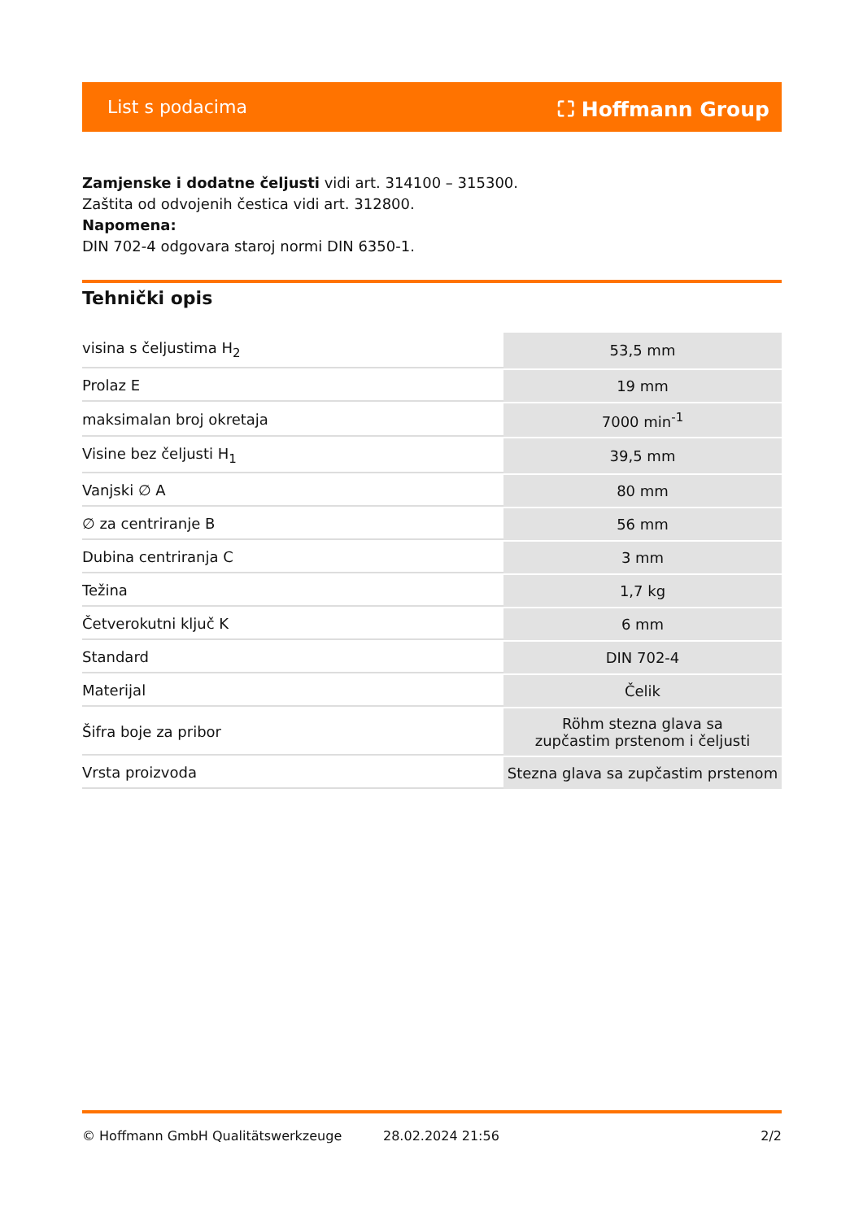List s podacima ⛶ Hoffmann Group
Zamjenske i dodatne čeljusti vidi art. 314100 – 315300.
Zaštita od odvojenih čestica vidi art. 312800.
Napomena:
DIN 702-4 odgovara staroj normi DIN 6350-1.
Tehnički opis
| visina s čeljustima H<sub>2</sub> | 53,5 mm |
| Prolaz E | 19 mm |
| maksimalan broj okretaja | 7000 min<sup>-1</sup> |
| Visine bez čeljusti H<sub>1</sub> | 39,5 mm |
| Vanjski ∅ A | 80 mm |
| ∅ za centriranje B | 56 mm |
| Dubina centriranja C | 3 mm |
| Težina | 1,7 kg |
| Četverokutni ključ K | 6 mm |
| Standard | DIN 702-4 |
| Materijal | Čelik |
| Šifra boje za pribor | Röhm stezna glava sa zupčastim prstenom i čeljusti |
| Vrsta proizvoda | Stezna glava sa zupčastim prstenom |
© Hoffmann GmbH Qualitätswerkzeuge 28.02.2024 21:56 2/2